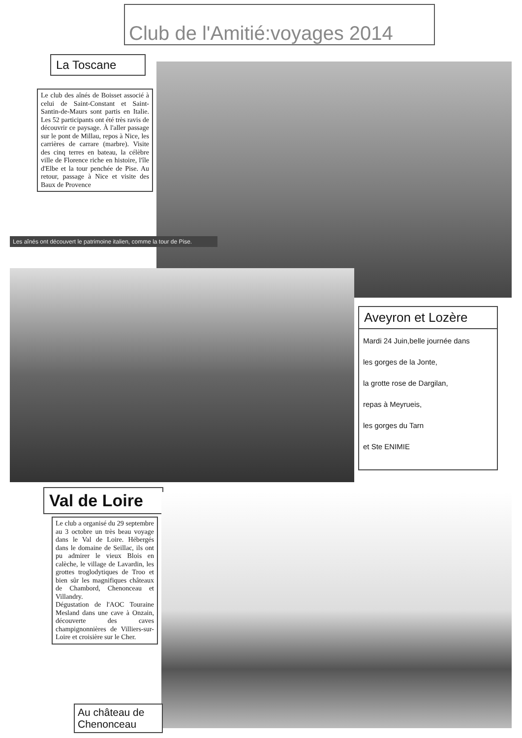Club de l'Amitié:voyages 2014
La Toscane
Le club des aînés de Boisset associé à celui de Saint-Constant et Saint-Santin-de-Maurs sont partis en Italie. Les 52 participants ont été très ravis de découvrir ce paysage. À l'aller passage sur le pont de Millau, repos à Nice, les carrières de carrare (marbre). Visite des cinq terres en bateau, la célèbre ville de Florence riche en histoire, l'île d'Elbe et la tour penchée de Pise. Au retour, passage à Nice et visite des Baux de Provence
Les aînés ont découvert le patrimoine italien, comme la tour de Pise.
Aveyron et Lozère
Mardi 24 Juin,belle journée dans
les gorges de la Jonte,
la grotte rose de Dargilan,
repas à Meyrueis,
les gorges du Tarn
et Ste ENIMIE
Val de Loire
Le club a organisé du 29 septembre au 3 octobre un très beau voyage dans le Val de Loire. Hébergés dans le domaine de Seillac, ils ont pu admirer le vieux Blois en calèche, le village de Lavardin, les grottes troglodytiques de Troo et bien sûr les magnifiques châteaux de Chambord, Chenonceau et Villandry.
Dégustation de l'AOC Touraine Mesland dans une cave à Onzain, découverte des caves champignonnières de Villiers-sur-Loire et croisière sur le Cher.
Au château de Chenonceau